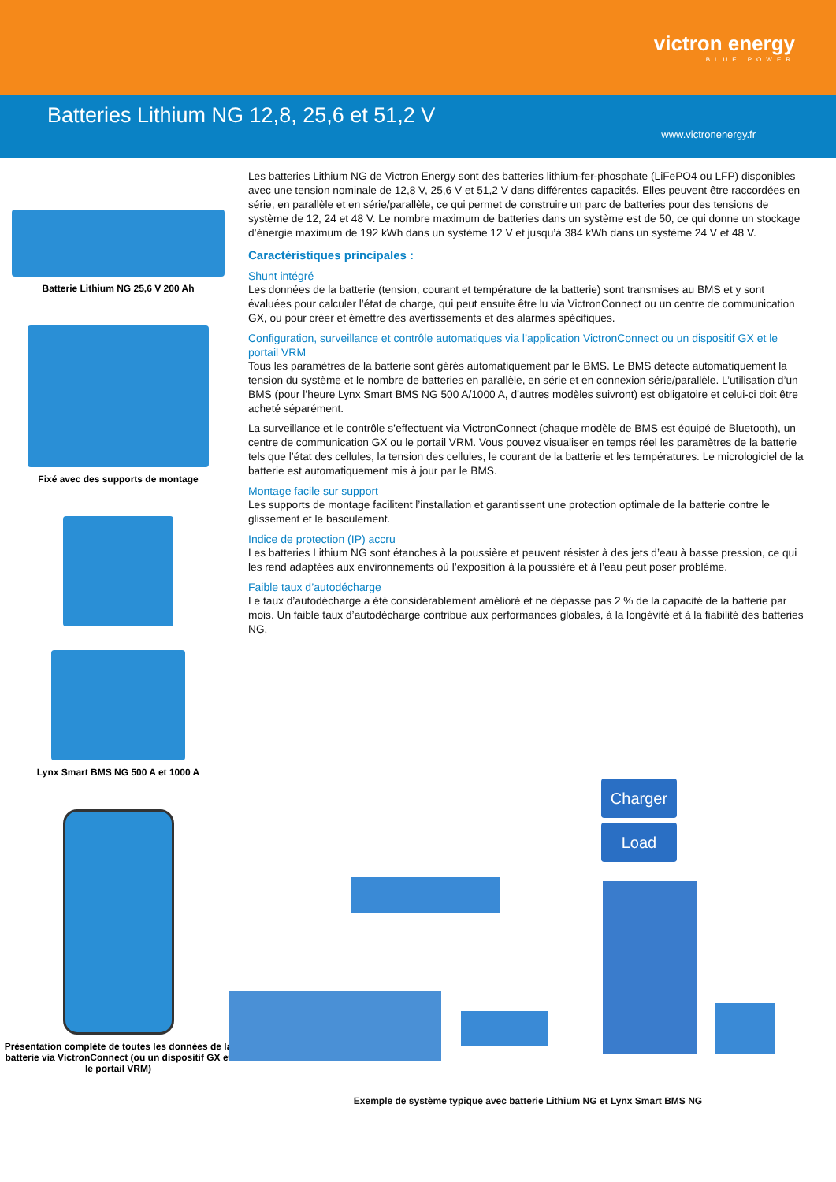victron energy
BLUE POWER
Batteries Lithium NG 12,8, 25,6 et 51,2 V
www.victronenergy.fr
Batterie Lithium NG 25,6 V 200 Ah
Fixé avec des supports de montage
Lynx Smart BMS NG 500 A et 1000 A
Présentation complète de toutes les données de la batterie via VictronConnect (ou un dispositif GX et le portail VRM)
Les batteries Lithium NG de Victron Energy sont des batteries lithium-fer-phosphate (LiFePO4 ou LFP) disponibles avec une tension nominale de 12,8 V, 25,6 V et 51,2 V dans différentes capacités. Elles peuvent être raccordées en série, en parallèle et en série/parallèle, ce qui permet de construire un parc de batteries pour des tensions de système de 12, 24 et 48 V. Le nombre maximum de batteries dans un système est de 50, ce qui donne un stockage d’énergie maximum de 192 kWh dans un système 12 V et jusqu’à 384 kWh dans un système 24 V et 48 V.
Caractéristiques principales :
Shunt intégré
Les données de la batterie (tension, courant et température de la batterie) sont transmises au BMS et y sont évaluées pour calculer l’état de charge, qui peut ensuite être lu via VictronConnect ou un centre de communication GX, ou pour créer et émettre des avertissements et des alarmes spécifiques.
Configuration, surveillance et contrôle automatiques via l’application VictronConnect ou un dispositif GX et le portail VRM
Tous les paramètres de la batterie sont gérés automatiquement par le BMS. Le BMS détecte automatiquement la tension du système et le nombre de batteries en parallèle, en série et en connexion série/parallèle. L’utilisation d’un BMS (pour l’heure Lynx Smart BMS NG 500 A/1000 A, d’autres modèles suivront) est obligatoire et celui-ci doit être acheté séparément.
La surveillance et le contrôle s’effectuent via VictronConnect (chaque modèle de BMS est équipé de Bluetooth), un centre de communication GX ou le portail VRM. Vous pouvez visualiser en temps réel les paramètres de la batterie tels que l’état des cellules, la tension des cellules, le courant de la batterie et les températures. Le micrologiciel de la batterie est automatiquement mis à jour par le BMS.
Montage facile sur support
Les supports de montage facilitent l’installation et garantissent une protection optimale de la batterie contre le glissement et le basculement.
Indice de protection (IP) accru
Les batteries Lithium NG sont étanches à la poussière et peuvent résister à des jets d’eau à basse pression, ce qui les rend adaptées aux environnements où l’exposition à la poussière et à l’eau peut poser problème.
Faible taux d’autodécharge
Le taux d’autodécharge a été considérablement amélioré et ne dépasse pas 2 % de la capacité de la batterie par mois. Un faible taux d’autodécharge contribue aux performances globales, à la longévité et à la fiabilité des batteries NG.
Charger
Load
Exemple de système typique avec batterie Lithium NG et Lynx Smart BMS NG